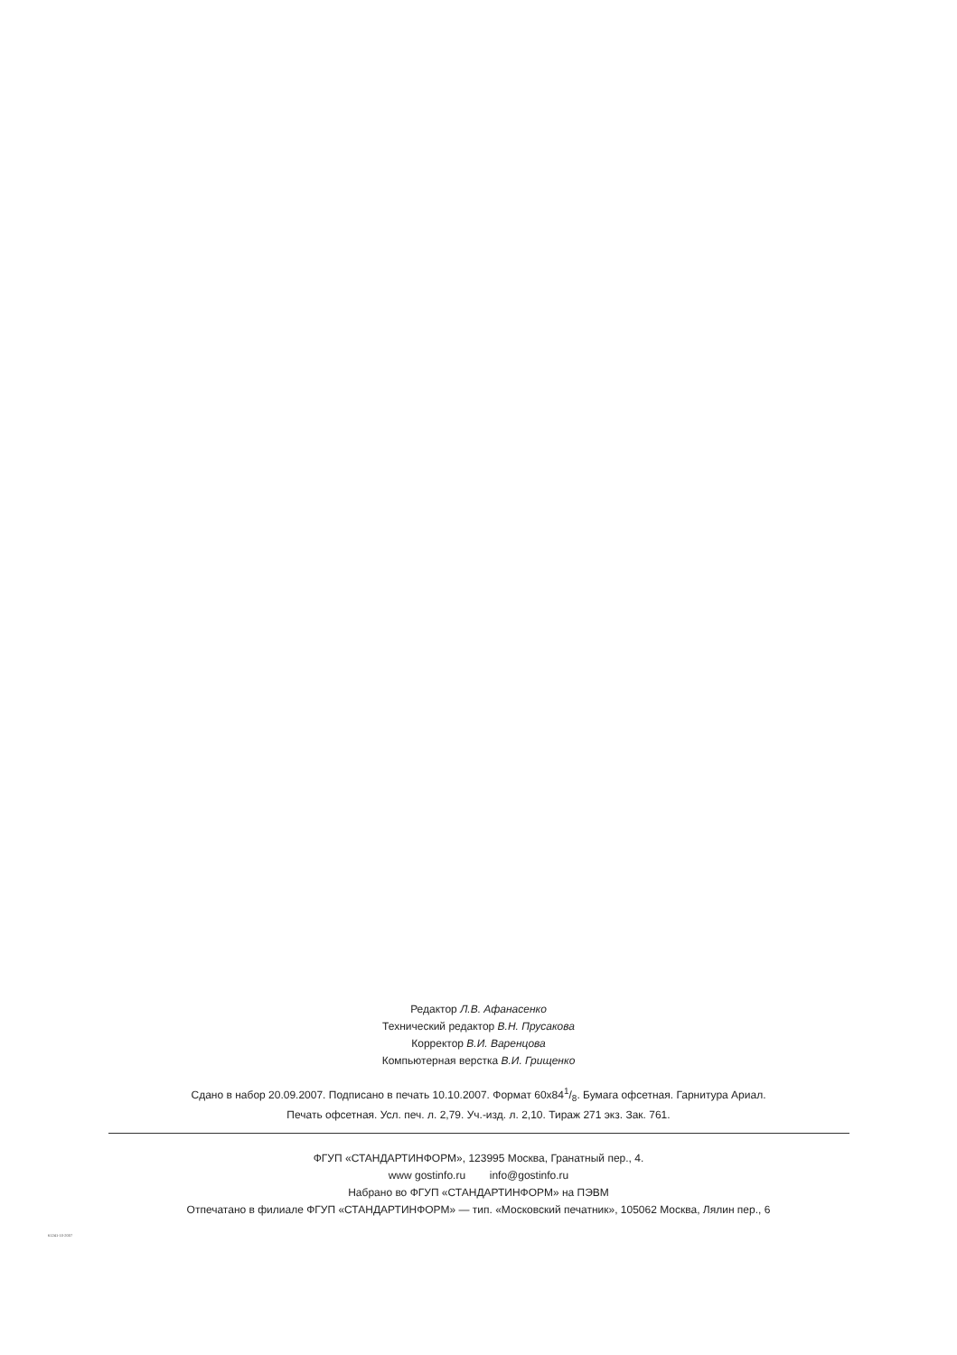Редактор Л.В. Афанасенко
Технический редактор В.Н. Прусакова
Корректор В.И. Варенцова
Компьютерная верстка В.И. Грищенко
Сдано в набор 20.09.2007. Подписано в печать 10.10.2007. Формат 60x841/8. Бумага офсетная. Гарнитура Ариал.
Печать офсетная. Усл. печ. л. 2,79. Уч.-изд. л. 2,10. Тираж 271 экз. Зак. 761.
ФГУП «СТАНДАРТИНФОРМ», 123995 Москва, Гранатный пер., 4.
www gostinfo.ru info@gostinfo.ru
Набрано во ФГУП «СТАНДАРТИНФОРМ» на ПЭВМ
Отпечатано в филиале ФГУП «СТАНДАРТИНФОРМ» — тип. «Московский печатник», 105062 Москва, Лялин пер., 6
61241-10-2007